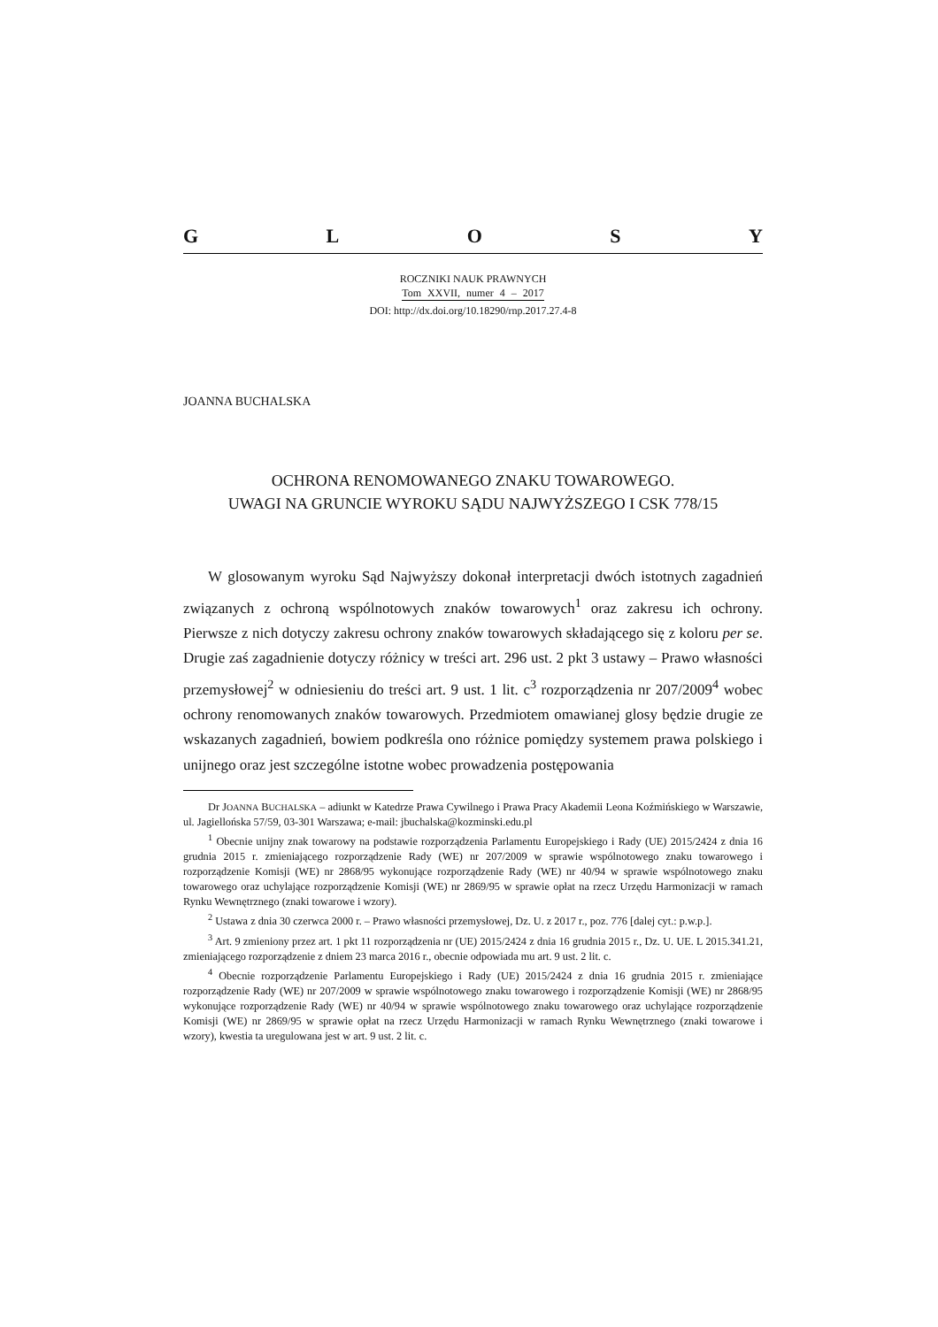GLOSY
ROCZNIKI NAUK PRAWNYCH
Tom XXVII, numer 4 – 2017
DOI: http://dx.doi.org/10.18290/rnp.2017.27.4-8
JOANNA BUCHALSKA
OCHRONA RENOMOWANEGO ZNAKU TOWAROWEGO.
UWAGI NA GRUNCIE WYROKU SĄDU NAJWYŻSZEGO I CSK 778/15
W glosowanym wyroku Sąd Najwyższy dokonał interpretacji dwóch istotnych zagadnień związanych z ochroną wspólnotowych znaków towarowych<sup>1</sup> oraz zakresu ich ochrony. Pierwsze z nich dotyczy zakresu ochrony znaków towarowych składającego się z koloru per se. Drugie zaś zagadnienie dotyczy różnicy w treści art. 296 ust. 2 pkt 3 ustawy – Prawo własności przemysłowej<sup>2</sup> w odniesieniu do treści art. 9 ust. 1 lit. c<sup>3</sup> rozporządzenia nr 207/2009<sup>4</sup> wobec ochrony renomowanych znaków towarowych. Przedmiotem omawianej glosy będzie drugie ze wskazanych zagadnień, bowiem podkreśla ono różnice pomiędzy systemem prawa polskiego i unijnego oraz jest szczególne istotne wobec prowadzenia postępowania
Dr JOANNA BUCHALSKA – adiunkt w Katedrze Prawa Cywilnego i Prawa Pracy Akademii Leona Koźmińskiego w Warszawie, ul. Jagiellońska 57/59, 03-301 Warszawa; e-mail: jbuchalska@kozminski.edu.pl
<sup>1</sup> Obecnie unijny znak towarowy na podstawie rozporządzenia Parlamentu Europejskiego i Rady (UE) 2015/2424 z dnia 16 grudnia 2015 r. zmieniającego rozporządzenie Rady (WE) nr 207/2009 w sprawie wspólnotowego znaku towarowego i rozporządzenie Komisji (WE) nr 2868/95 wykonujące rozporządzenie Rady (WE) nr 40/94 w sprawie wspólnotowego znaku towarowego oraz uchylające rozporządzenie Komisji (WE) nr 2869/95 w sprawie opłat na rzecz Urzędu Harmonizacji w ramach Rynku Wewnętrznego (znaki towarowe i wzory).
<sup>2</sup> Ustawa z dnia 30 czerwca 2000 r. – Prawo własności przemysłowej, Dz. U. z 2017 r., poz. 776 [dalej cyt.: p.w.p.].
<sup>3</sup> Art. 9 zmieniony przez art. 1 pkt 11 rozporządzenia nr (UE) 2015/2424 z dnia 16 grudnia 2015 r., Dz. U. UE. L 2015.341.21, zmieniającego rozporządzenie z dniem 23 marca 2016 r., obecnie odpowiada mu art. 9 ust. 2 lit. c.
<sup>4</sup> Obecnie rozporządzenie Parlamentu Europejskiego i Rady (UE) 2015/2424 z dnia 16 grudnia 2015 r. zmieniające rozporządzenie Rady (WE) nr 207/2009 w sprawie wspólnotowego znaku towarowego i rozporządzenie Komisji (WE) nr 2868/95 wykonujące rozporządzenie Rady (WE) nr 40/94 w sprawie wspólnotowego znaku towarowego oraz uchylające rozporządzenie Komisji (WE) nr 2869/95 w sprawie opłat na rzecz Urzędu Harmonizacji w ramach Rynku Wewnętrznego (znaki towarowe i wzory), kwestia ta uregulowana jest w art. 9 ust. 2 lit. c.